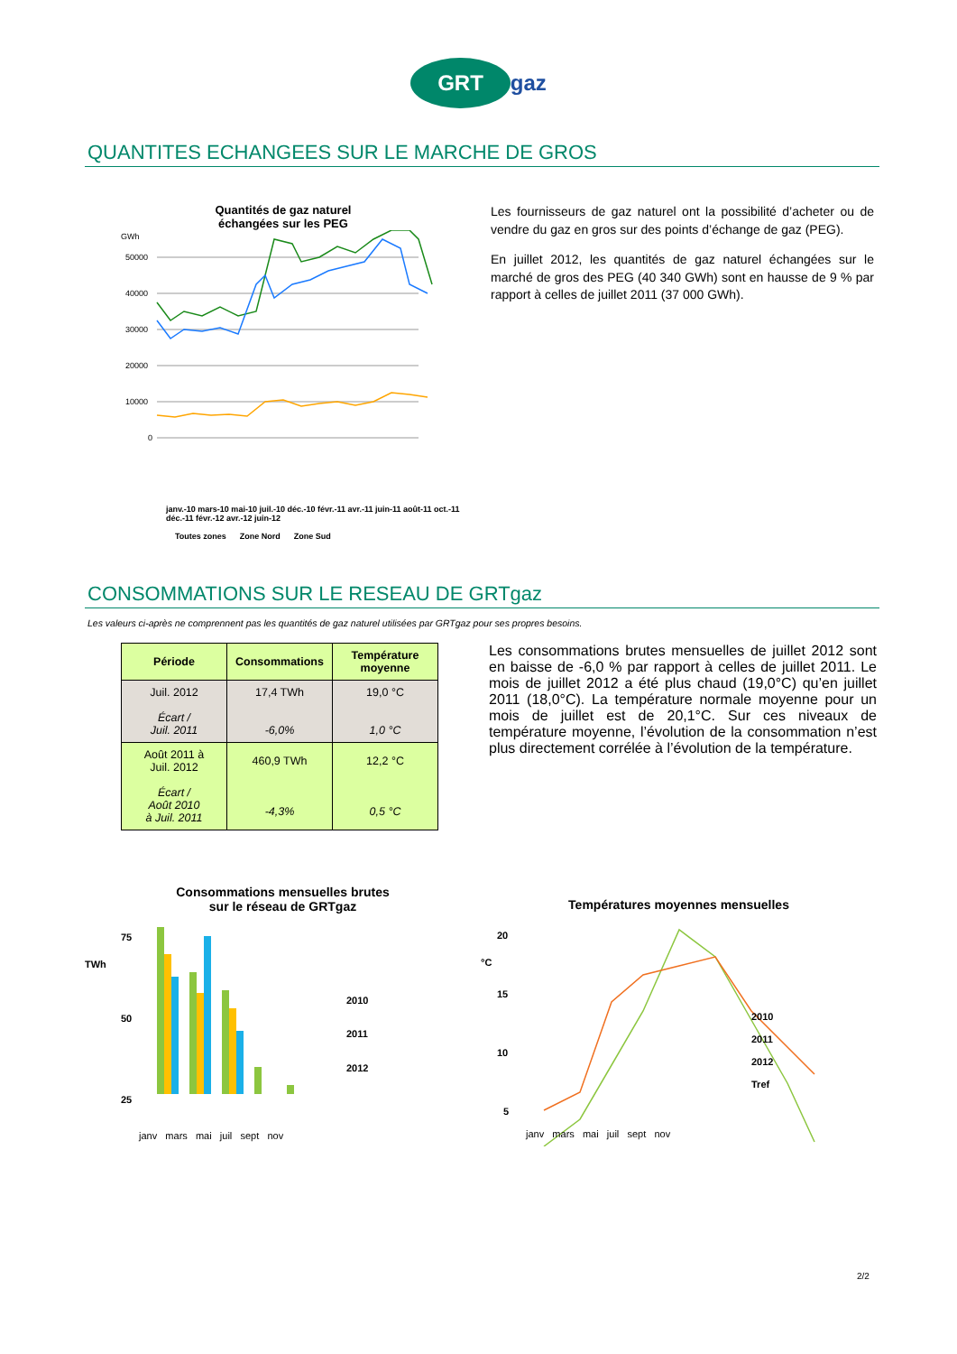GRT gaz
QUANTITES ECHANGEES SUR LE MARCHE DE GROS
Quantités de gaz naturel
échangées sur les PEG
GWh
50000
40000
30000
20000
10000
0
janv.-10 mars-10 mai-10 juil.-10 déc.-10 févr.-11 avr.-11 juin-11 août-11 oct.-11 déc.-11 févr.-12 avr.-12 juin-12
Toutes zones Zone Nord Zone Sud
Les fournisseurs de gaz naturel ont la possibilité d’acheter ou de vendre du gaz en gros sur des points d’échange de gaz (PEG).
En juillet 2012, les quantités de gaz naturel échangées sur le marché de gros des PEG (40 340 GWh) sont en hausse de 9 % par rapport à celles de juillet 2011 (37 000 GWh).
CONSOMMATIONS SUR LE RESEAU DE GRTgaz
Les valeurs ci-après ne comprennent pas les quantités de gaz naturel utilisées par GRTgaz pour ses propres besoins.
| Période | Consommations | Température moyenne |
| --- | --- | --- |
| Juil. 2012 Écart / Juil. 2011 | 17,4 TWh -6,0% | 19,0 °C 1,0 °C |
| Août 2011 à Juil. 2012 Écart / Août 2010 à Juil. 2011 | 460,9 TWh -4,3% | 12,2 °C 0,5 °C |
Les consommations brutes mensuelles de juillet 2012 sont en baisse de -6,0 % par rapport à celles de juillet 2011. Le mois de juillet 2012 a été plus chaud (19,0°C) qu’en juillet 2011 (18,0°C). La température normale moyenne pour un mois de juillet est de 20,1°C. Sur ces niveaux de température moyenne, l’évolution de la consommation n’est plus directement corrélée à l’évolution de la température.
Consommations mensuelles brutes
sur le réseau de GRTgaz
75
50
25
TWh
2010
2011
2012
janv mars mai juil sept nov
Températures moyennes mensuelles
°C
20
15
10
5
2010
2011
2012
Tref
janv mars mai juil sept nov
2/2